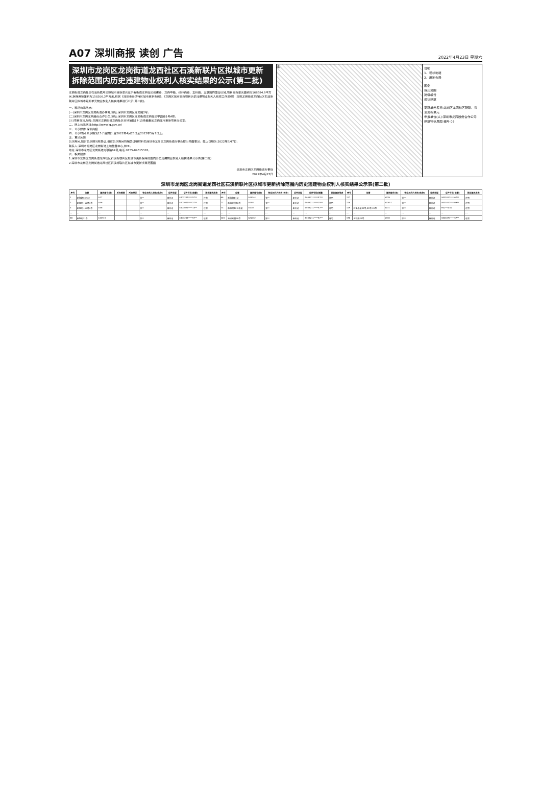A07 深圳商报 读创 广告 2022年4月23日 星期六
深圳市龙岗区龙岗街道龙西社区石溪新联片区拟城市更新拆除范围内历史违建物业权利人核实结果的公示(第二批)
龙岗街道龙西社区石溪新联片区拟城市更新单元位于我街道龙西社区创建路、龙西中路、红岭西路、玉岭路、五联路的围合区域,项目更新单元面积约168584.6平方米,拆除用地面积为158306.3平方米,根据《深圳市经济特区城市更新条例》、《龙岗区城市更新项目历史违建物业权利人核实工作流程》,现就龙岗街道龙西社区石溪新联片区拟城市更新单元物业权利人核实结果进行公示(第二批)。
一、现场公示地点:
(一)深圳市龙岗区龙岗街道办事处,地址:深圳市龙岗区龙岗路2号。
(二)深圳市龙岗龙西股份合作公司,地址:深圳市龙岗区龙岗街道龙西社区学园路1号A栋。
(三)项目现场,地址:龙岗区龙岗街道龙西社区务地埔路17-15承翰集团龙西城市更新项目办公室。
二、网上公示网址:http://www.lg.gov.cn/
三、公示媒体:深圳商报
四、公示时间:公示期为15个自然日,自2022年4月23日至2022年5月7日止。
五、意见反馈
公示期间,如对公示情况有异议,请在公示期间持相关证明材料向深圳市龙岗区龙岗街道办事处提出书面意见。截止日期为:2022年5月7日;
联系人:深圳市龙岗区龙岗街道土地整备中心,林工。
地址:深圳市龙岗区龙岗街道南联路64号,电话:0755-84615382。
六、相关附件
1.深圳市龙岗区龙岗街道龙西社区石溪新联片区拟城市更新拆除范围内历史违建物业权利人核实结果公示表(第二批)
2.深圳市龙岗区龙岗街道龙西社区石溪新联片区拟城市更新项目范围图
深圳市龙岗区龙岗街道办事处
2022年4月23日
路
说明
1、现状地籍
2、用地布局
图例
拆迁范围
建筑编号
现状建筑
更新单元名称:龙岗区龙西社区新联、石溪更新单元
申报单位(人):深圳市龙西股份合作公司
建筑物信息图 编号 03
深圳市龙岗区龙岗街道龙西社区石溪新联片区拟城市更新拆除范围内历史违建物业权利人核实结果公示表(第二批)
| 序号 | 位置 | 建筑编号(栋) | 所在楼层 | 所在单元 | 物业权利人姓名(名称) | 证件类型 | 证件号码(隐藏) | 现状建筑用途 | 序号 | 位置 | 建筑编号(栋) | 物业权利人姓名(名称) | 证件类型 | 证件号码(隐藏) | 现状建筑用途 | 序号 | 位置 | 建筑编号(栋) | 物业权利人姓名(名称) | 证件类型 | 证件号码(隐藏) | 现状建筑用途 |
| --- | --- | --- | --- | --- | --- | --- | --- | --- | --- | --- | --- | --- | --- | --- | --- | --- | --- | --- | --- | --- | --- | --- |
| 1 | 新联路13-5-2 | b27 | | | 张** | 身份证 | 4403211****57** | 住宅 | 69 | 新联路11-2 | b105-4 | 张** | 身份证 | 4403211****57** | 住宅 | 127 | | b229 | 张** | 身份证 | 4403011****67** | 住宅 |
| 2 | 新联村十二巷4号 | b46 | | | 张** | 身份证 | 4403011****27** | 住宅 | 72 | 新联老屋40号 | b108 | 张** | 身份证 | 4403211****15** | 住宅 | 128 | | b230-1 | 张** | 身份证 | 4403011****09** | 住宅 |
| 3 | 新联村十二巷4号 | b46 | | | 张** | 身份证 | 4403071****15** | 住宅 | 73 | 新联村12-2老屋 | b110 | 张** | 身份证 | 4403211****57** | 住宅 | 129 | 石溪老屋39号,40号,41号 | b231 | 张** | 身份证 | H02**5(5) | 住宅 |
| … | … | … | | | … | … | … | … | … | … | … | … | … | … | … | … | … | … | … | … | … | … |
| 68 | 新联村11号 | b105-3 | | | 张** | 身份证 | 4403211****57** | 住宅 | 126 | 石溪老屋38号 | b228-2 | 张** | 身份证 | 4403211****57** | 住宅 | 176 | 五联路21号 | b310 | 张** | 身份证 | 4403071****57** | 住宅 |